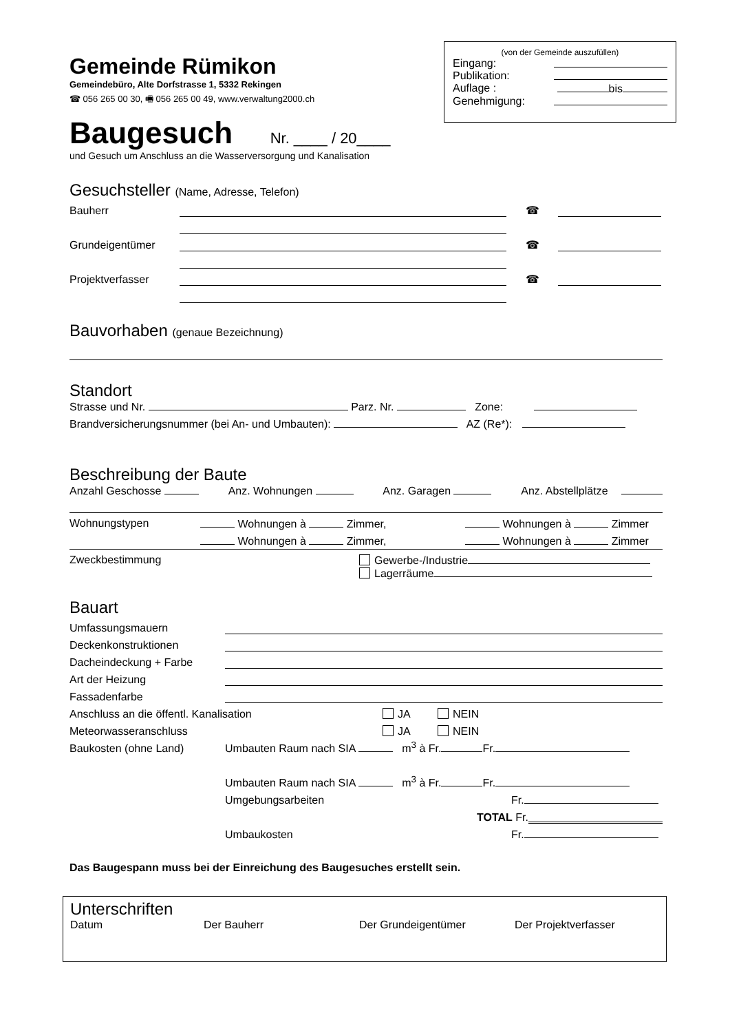(von der Gemeinde auszufüllen)
Eingang:
Publikation:
Auflage : bis
Genehmigung:
Gemeinde Rümikon
Gemeindebüro, Alte Dorfstrasse 1, 5332 Rekingen
☎ 056 265 00 30, 🖷 056 265 00 49, www.verwaltung2000.ch
Baugesuch Nr. ____ / 20____
und Gesuch um Anschluss an die Wasserversorgung und Kanalisation
Gesuchsteller (Name, Adresse, Telefon)
Bauherr ☎
Grundeigentümer ☎
Projektverfasser ☎
Bauvorhaben (genaue Bezeichnung)
Standort
Strasse und Nr. Parz. Nr. Zone:
Brandversicherungsnummer (bei An- und Umbauten): AZ (Re*):
Beschreibung der Baute
Anzahl Geschosse Anz. Wohnungen Anz. Garagen Anz. Abstellplätze
Wohnungstypen Wohnungen à Zimmer, Wohnungen à Zimmer
Wohnungen à Zimmer, Wohnungen à Zimmer
Zweckbestimmung Gewerbe-/Industrie
Lagerräume
Bauart
Umfassungsmauern
Deckenkonstruktionen
Dacheindeckung + Farbe
Art der Heizung
Fassadenfarbe
Anschluss an die öffentl. Kanalisation JA NEIN
Meteorwasseranschluss JA NEIN
Baukosten (ohne Land) Umbauten Raum nach SIA m<sup>3</sup> à Fr. Fr.
Umbauten Raum nach SIA m<sup>3</sup> à Fr. Fr.
Umgebungsarbeiten Fr.
TOTAL Fr.
Umbaukosten Fr.
Das Baugespann muss bei der Einreichung des Baugesuches erstellt sein.
Unterschriften
Datum Der Bauherr Der Grundeigentümer Der Projektverfasser